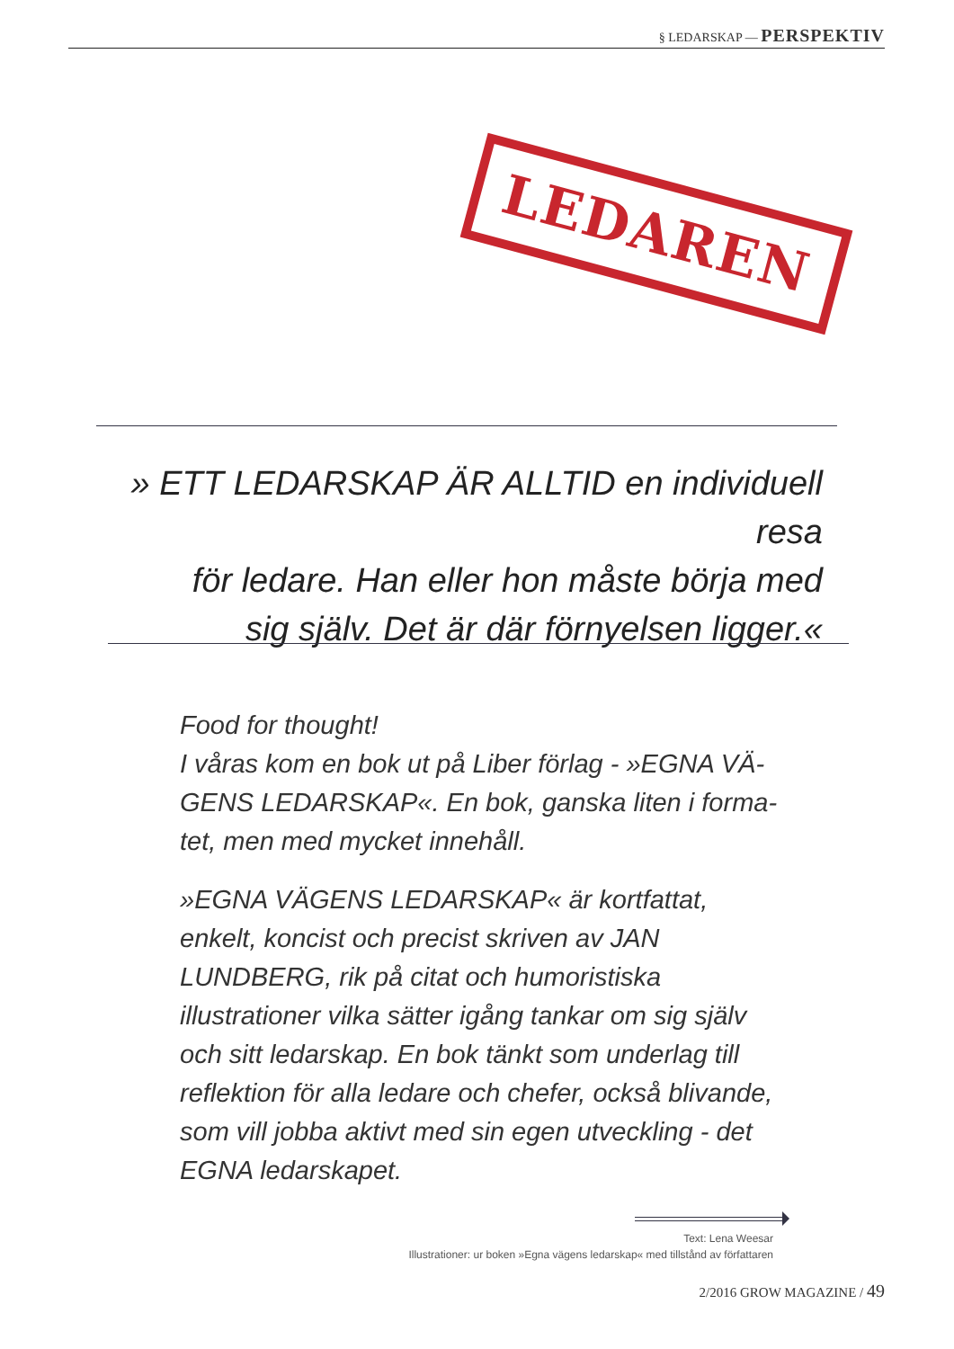§ LEDARSKAP — PERSPEKTIV
LEDAREN
» ETT LEDARSKAP ÄR ALLTID en individuell resa
för ledare. Han eller hon måste börja med
sig själv. Det är där förnyelsen ligger.«
Food for thought!
I våras kom en bok ut på Liber förlag - »EGNA VÄ-GENS LEDARSKAP«. En bok, ganska liten i forma-tet, men med mycket innehåll.
»EGNA VÄGENS LEDARSKAP« är kortfattat, enkelt, koncist och precist skriven av JAN LUNDBERG, rik på citat och humoristiska illustrationer vilka sätter igång tankar om sig själv och sitt ledarskap. En bok tänkt som underlag till reflektion för alla ledare och chefer, också blivande, som vill jobba aktivt med sin egen utveckling - det EGNA ledarskapet.
Text: Lena Weesar
Illustrationer: ur boken »Egna vägens ledarskap« med tillstånd av författaren
2/2016 GROW MAGAZINE / 49